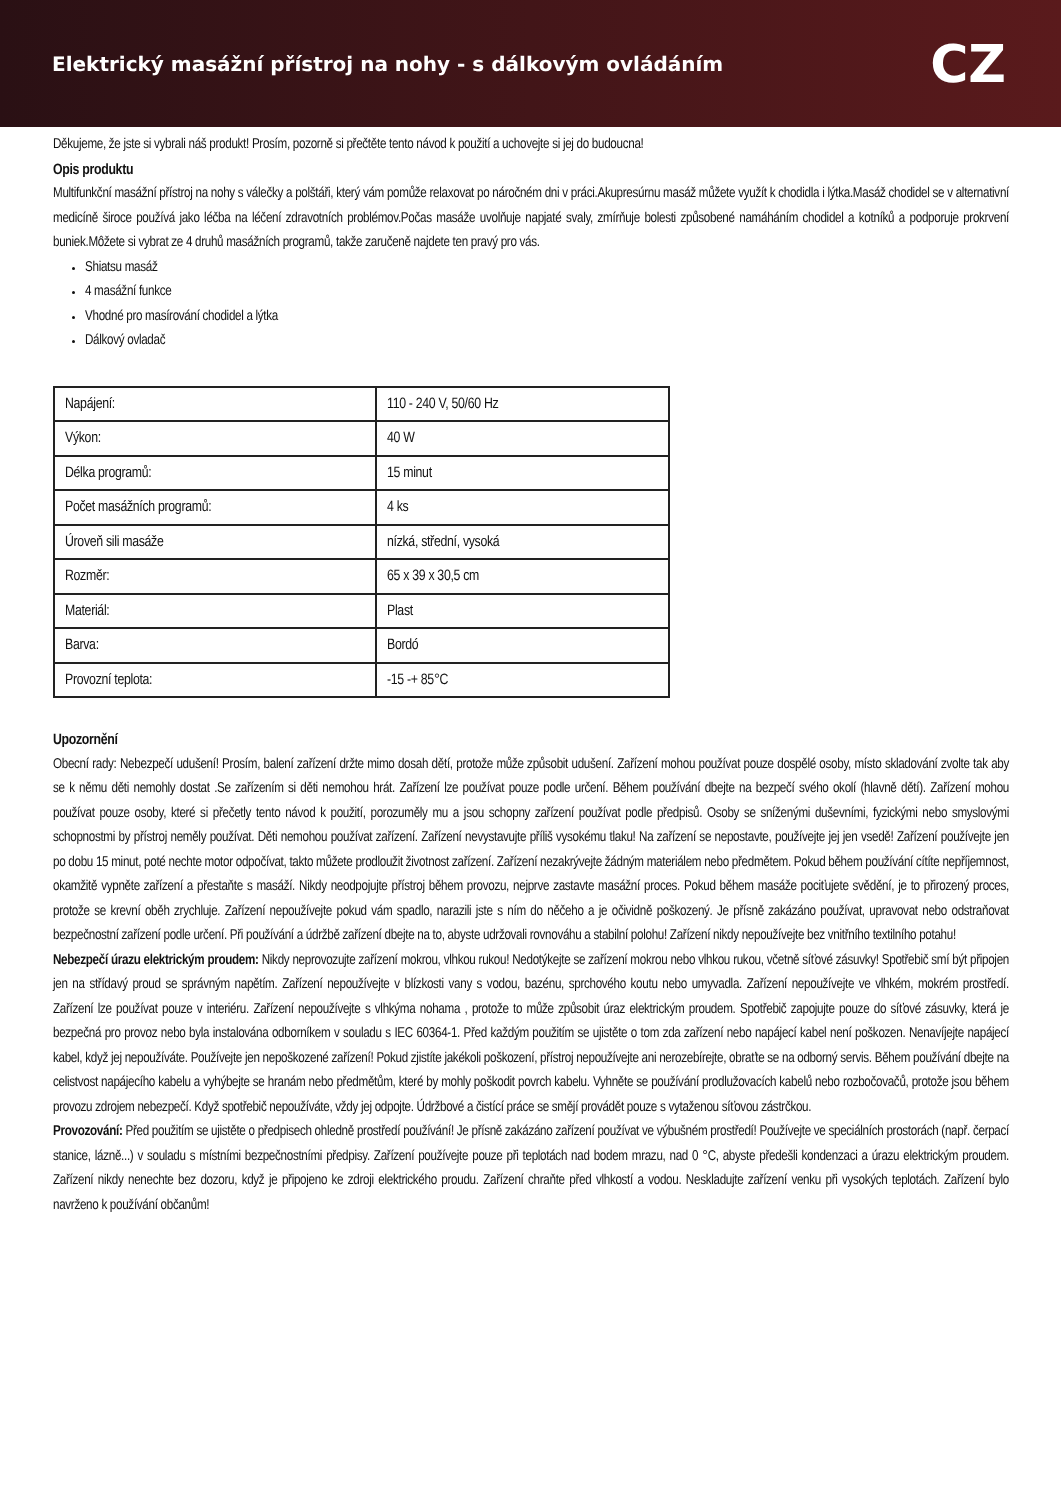Elektrický masážní přístroj na nohy - s dálkovým ovládáním
CZ
Děkujeme, že jste si vybrali náš produkt! Prosím, pozorně si přečtěte tento návod k použití a uchovejte si jej do budoucna!
Opis produktu
Multifunkční masážní přístroj na nohy s válečky a polštáři, který vám pomůže relaxovat po náročném dni v práci.Akupresúrnu masáž můžete využít k chodidla i lýtka.Masáž chodidel se v alternativní medicíně široce používá jako léčba na léčení zdravotních problémov.Počas masáže uvolňuje napjaté svaly, zmírňuje bolesti způsobené namáháním chodidel a kotníků a podporuje prokrvení buniek.Môžete si vybrat ze 4 druhů masážních programů, takže zaručeně najdete ten pravý pro vás.
Shiatsu masáž
4 masážní funkce
Vhodné pro masírování chodidel a lýtka
Dálkový ovladač
| Napájení: | 110 - 240 V, 50/60 Hz |
| Výkon: | 40 W |
| Délka programů: | 15 minut |
| Počet masážních programů: | 4 ks |
| Úroveň sili masáže | nízká, střední, vysoká |
| Rozměr: | 65 x 39 x 30,5 cm |
| Materiál: | Plast |
| Barva: | Bordó |
| Provozní teplota: | -15 -+ 85°C |
Upozornění
Obecní rady: Nebezpečí udušení! Prosím, balení zařízení držte mimo dosah dětí, protože může způsobit udušení. Zařízení mohou používat pouze dospělé osoby, místo skladování zvolte tak aby se k němu děti nemohly dostat .Se zařízením si děti nemohou hrát. Zařízení lze používat pouze podle určení. Během používání dbejte na bezpečí svého okolí (hlavně dětí). Zařízení mohou používat pouze osoby, které si přečetly tento návod k použití, porozuměly mu a jsou schopny zařízení používat podle předpisů. Osoby se sníženými duševními, fyzickými nebo smyslovými schopnostmi by přístroj neměly používat. Děti nemohou používat zařízení. Zařízení nevystavujte příliš vysokému tlaku! Na zařízení se nepostavte, používejte jej jen vsedě! Zařízení používejte jen po dobu 15 minut, poté nechte motor odpočívat, takto můžete prodloužit životnost zařízení. Zařízení nezakrývejte žádným materiálem nebo předmětem. Pokud během používání cítíte nepříjemnost, okamžitě vypněte zařízení a přestaňte s masáží. Nikdy neodpojujte přístroj během provozu, nejprve zastavte masážní proces. Pokud během masáže pociťujete svědění, je to přirozený proces, protože se krevní oběh zrychluje. Zařízení nepoužívejte pokud vám spadlo, narazili jste s ním do něčeho a je očividně poškozený. Je přísně zakázáno používat, upravovat nebo odstraňovat bezpečnostní zařízení podle určení. Při používání a údržbě zařízení dbejte na to, abyste udržovali rovnováhu a stabilní polohu! Zařízení nikdy nepoužívejte bez vnitřního textilního potahu!
Nebezpečí úrazu elektrickým proudem: Nikdy neprovozujte zařízení mokrou, vlhkou rukou! Nedotýkejte se zařízení mokrou nebo vlhkou rukou, včetně síťové zásuvky! Spotřebič smí být připojen jen na střídavý proud se správným napětím. Zařízení nepoužívejte v blízkosti vany s vodou, bazénu, sprchového koutu nebo umyvadla. Zařízení nepoužívejte ve vlhkém, mokrém prostředí. Zařízení lze používat pouze v interiéru. Zařízení nepoužívejte s vlhkýma nohama , protože to může způsobit úraz elektrickým proudem. Spotřebič zapojujte pouze do síťové zásuvky, která je bezpečná pro provoz nebo byla instalována odborníkem v souladu s IEC 60364-1. Před každým použitím se ujistěte o tom zda zařízení nebo napájecí kabel není poškozen. Nenavíjejte napájecí kabel, když jej nepoužíváte. Používejte jen nepoškozené zařízení! Pokud zjistíte jakékoli poškození, přístroj nepoužívejte ani nerozebírejte, obraťte se na odborný servis. Během používání dbejte na celistvost napájecího kabelu a vyhýbejte se hranám nebo předmětům, které by mohly poškodit povrch kabelu. Vyhněte se používání prodlužovacích kabelů nebo rozbočovačů, protože jsou během provozu zdrojem nebezpečí. Když spotřebič nepoužíváte, vždy jej odpojte. Údržbové a čistící práce se smějí provádět pouze s vytaženou síťovou zástrčkou.
Provozování: Před použitím se ujistěte o předpisech ohledně prostředí používání! Je přísně zakázáno zařízení používat ve výbušném prostředí! Používejte ve speciálních prostorách (např. čerpací stanice, lázně...) v souladu s místními bezpečnostními předpisy. Zařízení používejte pouze při teplotách nad bodem mrazu, nad 0 °C, abyste předešli kondenzaci a úrazu elektrickým proudem. Zařízení nikdy nenechte bez dozoru, když je připojeno ke zdroji elektrického proudu. Zařízení chraňte před vlhkostí a vodou. Neskladujte zařízení venku při vysokých teplotách. Zařízení bylo navrženo k používání občanům!